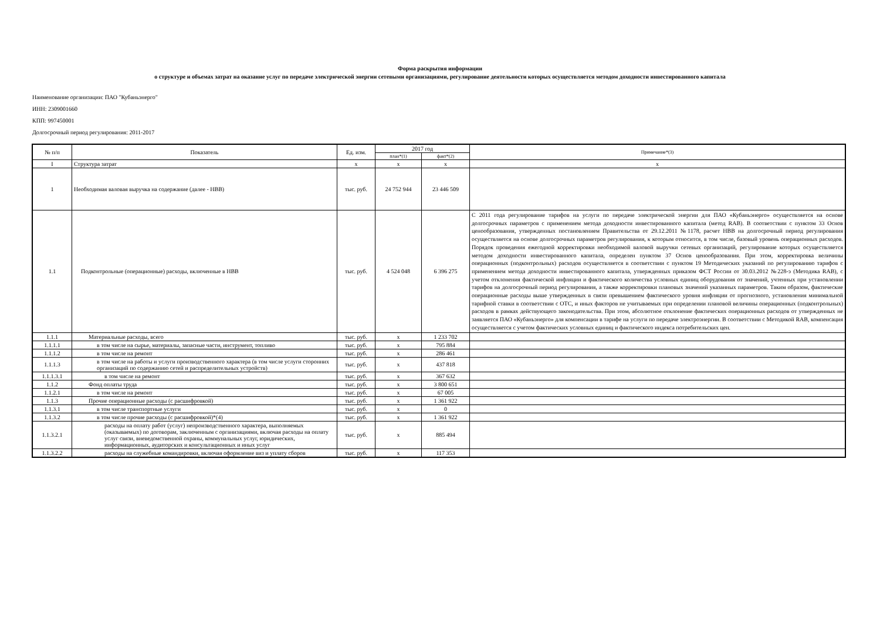Форма раскрытия информации
о структуре и объемах затрат на оказание услуг по передаче электрической энергии сетевыми организациями, регулирование деятельности которых осуществляется методом доходности инвестированного капитала
Наименование организации: ПАО "Кубаньэнерго"
ИНН: 2309001660
КПП: 997450001
Долгосрочный период регулирования: 2011-2017
| № п/п | Показатель | Ед. изм. | 2017 год | | Примечание*(3) |
| --- | --- | --- | --- | --- | --- |
| | | | план*(1) | факт*(2) | |
| I | Структура затрат | x | x | x | x |
| 1 | Необходимая валовая выручка на содержание (далее - НВВ) | тыс. руб. | 24 752 944 | 23 446 509 | |
| 1.1 | Подконтрольные (операционные) расходы, включенные в НВВ | тыс. руб. | 4 524 048 | 6 396 275 | С 2011 года регулирование тарифов на услуги по передаче электрической энергии для ПАО «Кубаньэнерго» осуществляется на основе долгосрочных параметров с применением метода доходности инвестированного капитала (метод RAB). В соответствии с пунктом 33 Основ ценообразования, утвержденных постановлением Правительства от 29.12.2011 №1178, расчет НВВ на долгосрочный период регулирования осуществляется на основе долгосрочных параметров регулирования, к которым относится, в том числе, базовый уровень операционных расходов. Порядок проведения ежегодной корректировки необходимой валовой выручки сетевых организаций, регулирование которых осуществляется методом доходности инвестированного капитала, определен пунктом 37 Основ ценообразования. При этом, корректировка величины операционных (подконтрольных) расходов осуществляется в соответствии с пунктом 19 Методических указаний по регулированию тарифов с применением метода доходности инвестированного капитала, утвержденных приказом ФСТ России от 30.03.2012 №228-э (Методика RAB), с учетом отклонения фактической инфляции и фактического количества условных единиц оборудования от значений, учтенных при установлении тарифов на долгосрочный период регулирования, а также корректировки плановых значений указанных параметров. Таким образом, фактические операционные расходы выше утвержденных в связи превышением фактического уровня инфляции от прогнозного, установления минимальной тарифной ставки в соответствии с ОТС, и иных факторов не учитываемых при определении плановой величины операционных (подконтрольных) расходов в рамках действующего законодательства. При этом, абсолютное отклонение фактических операционных расходов от утвержденных не заявляется ПАО «Кубаньэнерго» для компенсации в тарифе на услуги по передаче электроэнергии. В соответствии с Методикой RAB, компенсация осуществляется с учетом фактических условных единиц и фактического индекса потребительских цен. |
| 1.1.1 | Материальные расходы, всего | тыс. руб. | x | 1 233 702 | |
| 1.1.1.1 | в том числе на сырье, материалы, запасные части, инструмент, топливо | тыс. руб. | x | 795 884 | |
| 1.1.1.2 | в том числе на ремонт | тыс. руб. | x | 286 461 | |
| 1.1.1.3 | в том числе на работы и услуги производственного характера (в том числе услуги сторонних организаций по содержанию сетей и распределительных устройств) | тыс. руб. | x | 437 818 | |
| 1.1.1.3.1 | в том числе на ремонт | тыс. руб. | x | 367 632 | |
| 1.1.2 | Фонд оплаты труда | тыс. руб. | x | 3 800 651 | |
| 1.1.2.1 | в том числе на ремонт | тыс. руб. | x | 67 005 | |
| 1.1.3 | Прочие операционные расходы (с расшифровкой) | тыс. руб. | x | 1 361 922 | |
| 1.1.3.1 | в том числе транспортные услуги | тыс. руб. | x | 0 | |
| 1.1.3.2 | в том числе прочие расходы (с расшифровкой)*(4) | тыс. руб. | x | 1 361 922 | |
| 1.1.3.2.1 | расходы на оплату работ (услуг) непроизводственного характера, выполняемых (оказываемых) по договорам, заключенным с организациями, включая расходы на оплату услуг связи, вневедомственной охраны, коммунальных услуг, юридических, информационных, аудиторских и консультационных и иных услуг | тыс. руб. | x | 885 494 | |
| 1.1.3.2.2 | расходы на служебные командировки, включая оформление виз и уплату сборов | тыс. руб. | x | 117 353 | |